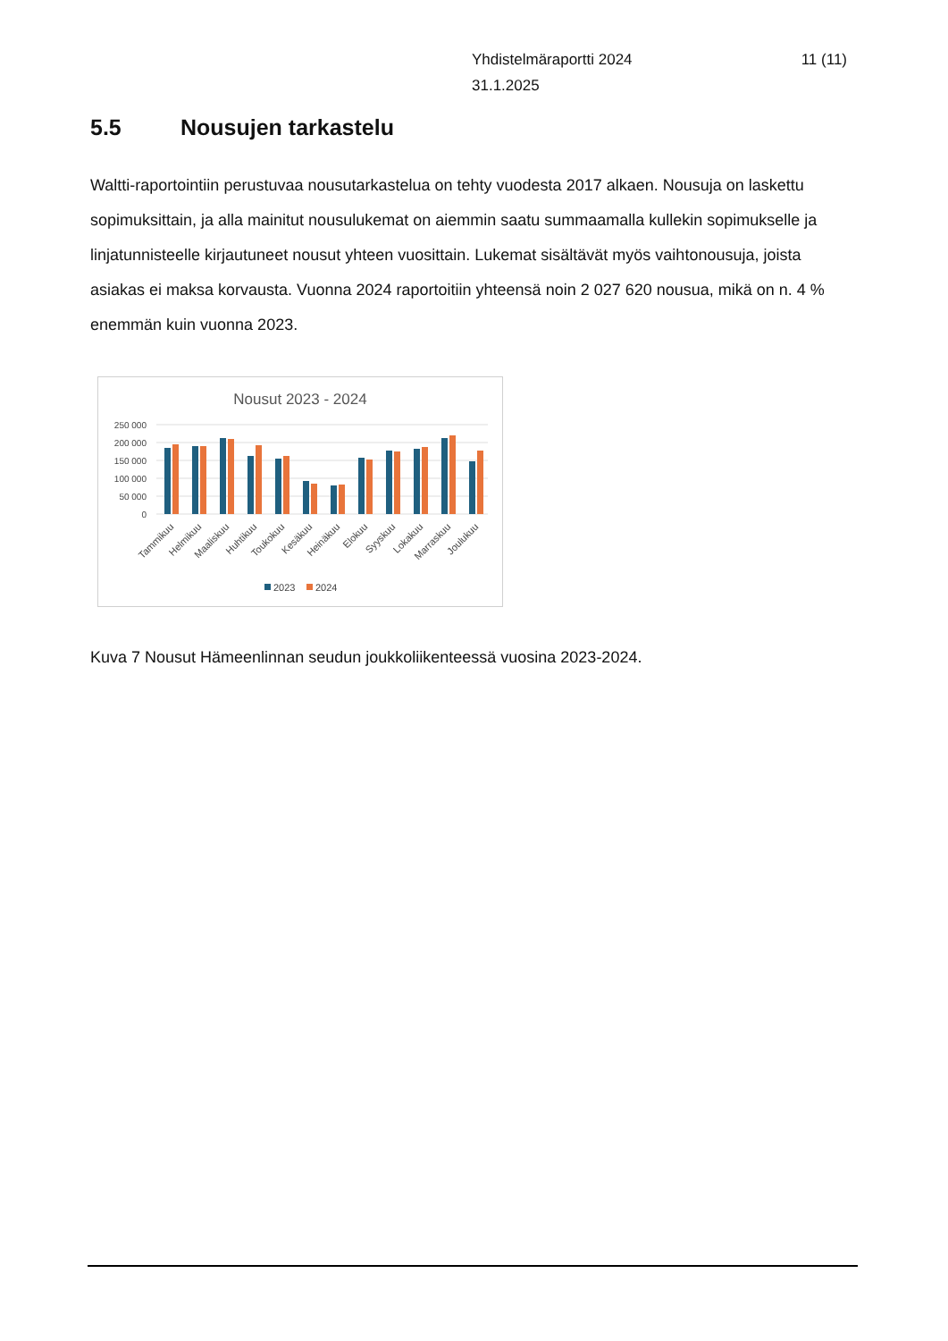Yhdistelmäraportti 2024
31.1.2025
11 (11)
5.5 Nousujen tarkastelu
Waltti-raportointiin perustuvaa nousutarkastelua on tehty vuodesta 2017 alkaen. Nousuja on laskettu sopimuksittain, ja alla mainitut nousulukemat on aiemmin saatu summaamalla kullekin sopimukselle ja linjatunnisteelle kirjautuneet nousut yhteen vuosittain. Lukemat sisältävät myös vaihtonousuja, joista asiakas ei maksa korvausta. Vuonna 2024 raportoitiin yhteensä noin 2 027 620 nousua, mikä on n. 4 % enemmän kuin vuonna 2023.
Nousut 2023 - 2024
250 000
200 000
150 000
100 000
50 000
0
Tammikuu
Helmikuu
Maaliskuu
Huhtikuu
Toukokuu
Kesäkuu
Heinäkuu
Elokuu
Syyskuu
Lokakuu
Marraskuu
Joulukuu
2023
2024
Kuva 7 Nousut Hämeenlinnan seudun joukkoliikenteessä vuosina 2023-2024.